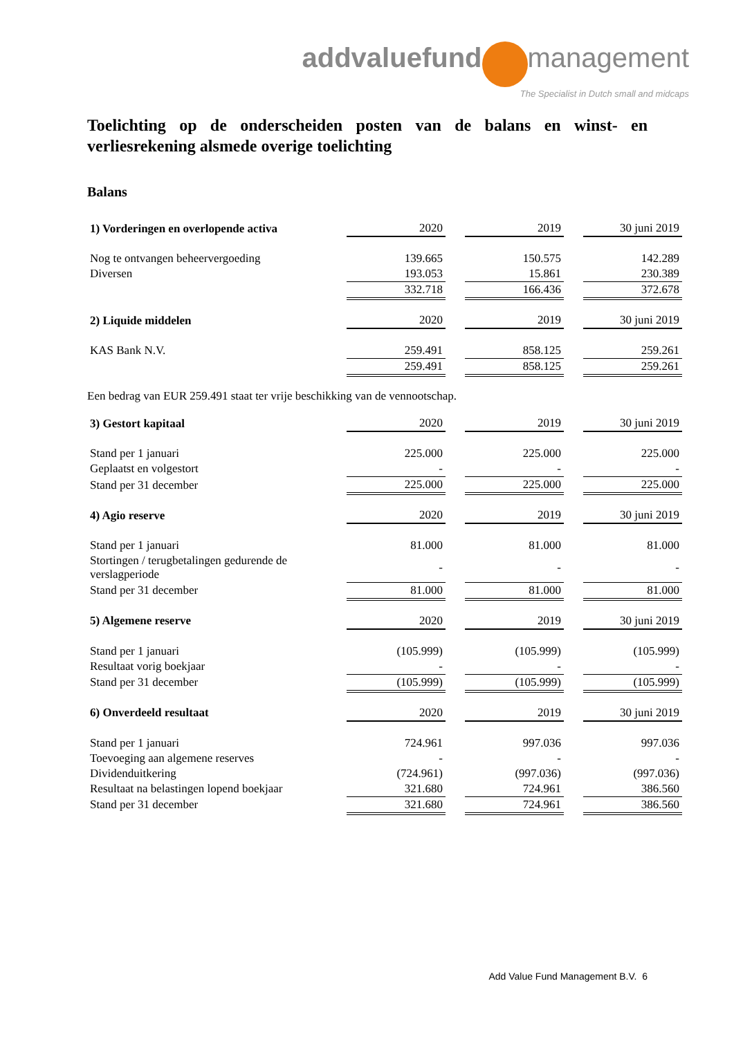addvaluefund management
The Specialist in Dutch small and midcaps
Toelichting op de onderscheiden posten van de balans en winst- en verliesrekening alsmede overige toelichting
Balans
| 1) Vorderingen en overlopende activa | 2020 | | 2019 | | 30 juni 2019 |
| Nog te ontvangen beheervergoeding | 139.665 | | 150.575 | | 142.289 |
| Diversen | 193.053 | | 15.861 | | 230.389 |
| | 332.718 | | 166.436 | | 372.678 |
| 2) Liquide middelen | 2020 | | 2019 | | 30 juni 2019 |
| KAS Bank N.V. | 259.491 | | 858.125 | | 259.261 |
| | 259.491 | | 858.125 | | 259.261 |
Een bedrag van EUR 259.491 staat ter vrije beschikking van de vennootschap.
| 3) Gestort kapitaal | 2020 | | 2019 | | 30 juni 2019 |
| Stand per 1 januari | 225.000 | | 225.000 | | 225.000 |
| Geplaatst en volgestort | - | | - | | - |
| Stand per 31 december | 225.000 | | 225.000 | | 225.000 |
| 4) Agio reserve | 2020 | | 2019 | | 30 juni 2019 |
| Stand per 1 januari | 81.000 | | 81.000 | | 81.000 |
| Stortingen / terugbetalingen gedurende de verslagperiode | - | | - | | - |
| Stand per 31 december | 81.000 | | 81.000 | | 81.000 |
| 5) Algemene reserve | 2020 | | 2019 | | 30 juni 2019 |
| Stand per 1 januari | (105.999) | | (105.999) | | (105.999) |
| Resultaat vorig boekjaar | - | | - | | - |
| Stand per 31 december | (105.999) | | (105.999) | | (105.999) |
| 6) Onverdeeld resultaat | 2020 | | 2019 | | 30 juni 2019 |
| Stand per 1 januari | 724.961 | | 997.036 | | 997.036 |
| Toevoeging aan algemene reserves | - | | - | | - |
| Dividenduitkering | (724.961) | | (997.036) | | (997.036) |
| Resultaat na belastingen lopend boekjaar | 321.680 | | 724.961 | | 386.560 |
| Stand per 31 december | 321.680 | | 724.961 | | 386.560 |
Add Value Fund Management B.V. 6